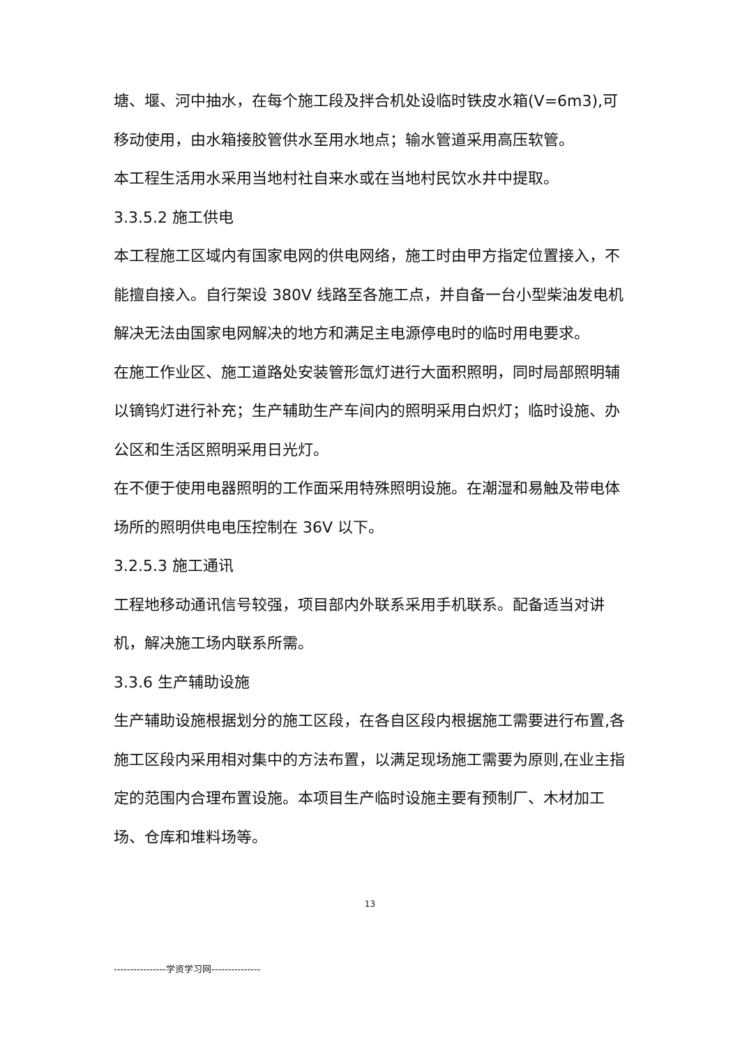塘、堰、河中抽水，在每个施工段及拌合机处设临时铁皮水箱(V=6m3),可移动使用，由水箱接胶管供水至用水地点；输水管道采用高压软管。
本工程生活用水采用当地村社自来水或在当地村民饮水井中提取。
3.3.5.2 施工供电
本工程施工区域内有国家电网的供电网络，施工时由甲方指定位置接入，不能擅自接入。自行架设 380V 线路至各施工点，并自备一台小型柴油发电机解决无法由国家电网解决的地方和满足主电源停电时的临时用电要求。
在施工作业区、施工道路处安装管形氙灯进行大面积照明，同时局部照明辅以镝钨灯进行补充；生产辅助生产车间内的照明采用白炽灯；临时设施、办公区和生活区照明采用日光灯。
在不便于使用电器照明的工作面采用特殊照明设施。在潮湿和易触及带电体场所的照明供电电压控制在 36V 以下。
3.2.5.3 施工通讯
工程地移动通讯信号较强，项目部内外联系采用手机联系。配备适当对讲机，解决施工场内联系所需。
3.3.6 生产辅助设施
生产辅助设施根据划分的施工区段，在各自区段内根据施工需要进行布置,各施工区段内采用相对集中的方法布置，以满足现场施工需要为原则,在业主指定的范围内合理布置设施。本项目生产临时设施主要有预制厂、木材加工场、仓库和堆料场等。
13
----------------学资学习网---------------